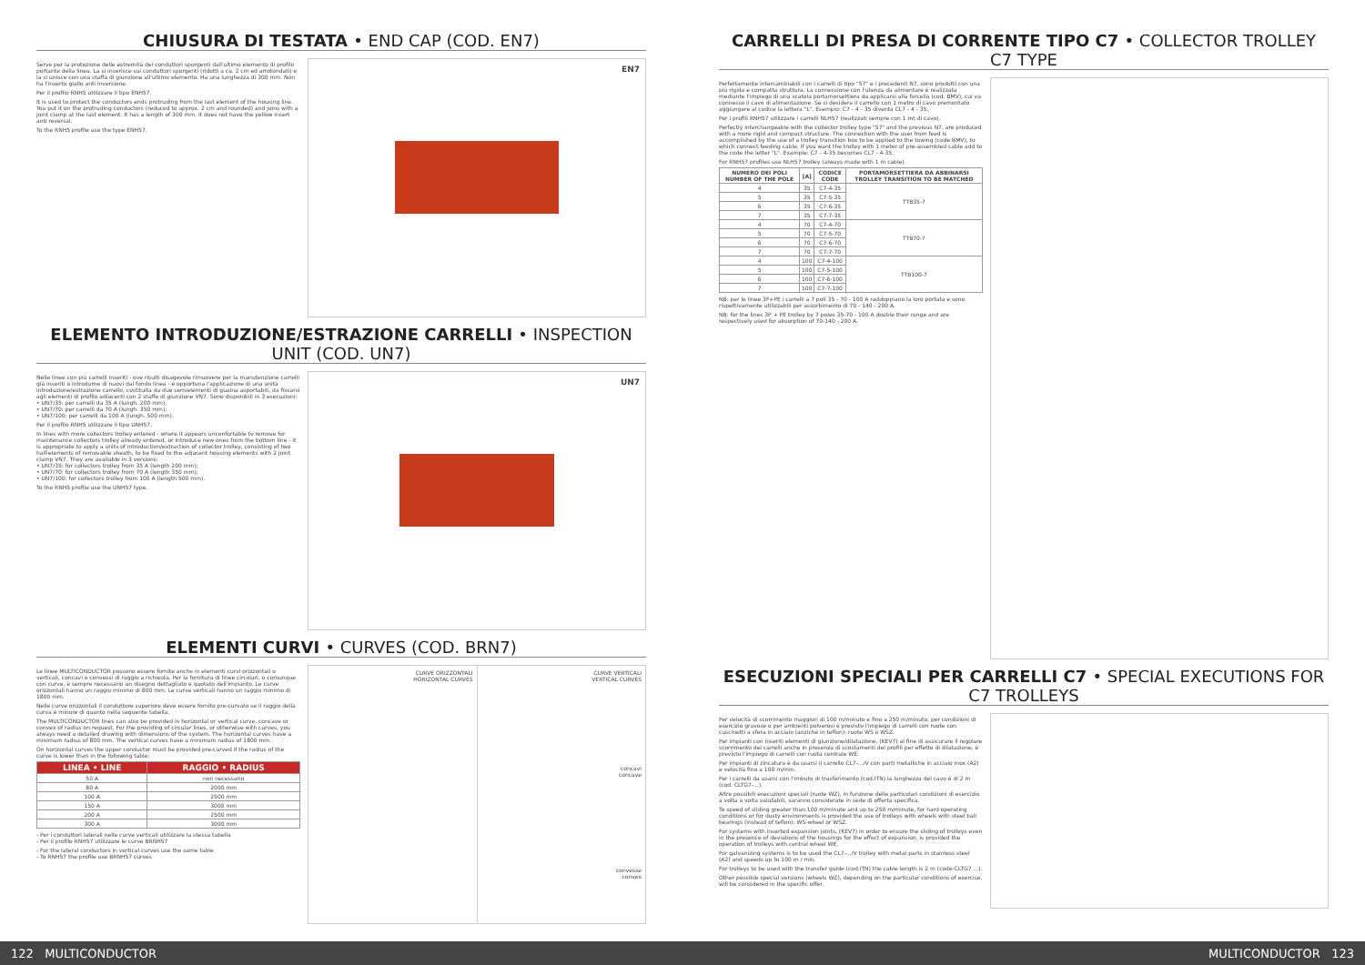CHIUSURA DI TESTATA • END CAP (COD. EN7)
Serve per la protezione delle estremità dei conduttori sporgenti dall'ultimo elemento di profilo portante della linea. La si inserisce sui conduttori sporgenti (ridotti a ca. 2 cm ed arrotondati) e la si unisce con una staffa di giunzione all'ultimo elemento. Ha una lunghezza di 300 mm. Non ha l'inserto giallo anti inversione.
Per il profilo RNH5 utilizzare il tipo ENH57.
It is used to protect the conductors ends protruding from the last element of the housing line. You put it on the protruding conductors (reduced to approx. 2 cm and rounded) and joins with a joint clamp at the last element. It has a length of 300 mm. It does not have the yellow insert anti reversal.
To the RNH5 profile use the type ENH57.
EN7
ELEMENTO INTRODUZIONE/ESTRAZIONE CARRELLI • INSPECTION UNIT (COD. UN7)
Nelle linee con più carrelli inseriti - ove risulti disagevole rimuovere per la manutenzione carrelli già inseriti o introdurne di nuovi dal fondo linea - è opportuna l'applicazione di una unità introduzione/estrazione carrello, costituita da due semielementi di guaina asportabili, da fissarsi agli elementi di profilo adiacenti con 2 staffe di giunzione VN7. Sono disponibili in 3 esecuzioni:
• UN7/35: per carrelli da 35 A (lungh. 200 mm);
• UN7/70: per carrelli da 70 A (lungh. 350 mm);
• UN7/100: per carrelli da 100 A (lungh. 500 mm).
Per il profilo RNH5 utilizzare il tipo UNH57.
In lines with more collectors trolley entered - where it appears unconfortable to remove for maintenance collectors trolley already entered, or introduce new ones from the bottom line - it is appropriate to apply a units of introduction/extraction of collector trolley, consisting of two half-elements of removable sheath, to be fixed to the adjacent housing elements with 2 joint clamp VN7. They are available in 3 versions:
• UN7/35: for collectors trolley from 35 A (length 200 mm);
• UN7/70: for collectors trolley from 70 A (length 350 mm);
• UN7/100: for collectors trolley from 100 A (length 500 mm).
To the RNH5 profile use the UNH57 type.
UN7
ELEMENTI CURVI • CURVES (COD. BRN7)
Le linee MULTICONDUCTOR possono essere fornite anche in elementi curvi orizzontali o verticali, concavi o convessi di raggio a richiesta. Per la fornitura di linee circolari, o comunque con curve, è sempre necessario un disegno dettagliato e quotato dell'impianto. Le curve orizzontali hanno un raggio minimo di 800 mm. Le curve verticali hanno un raggio minimo di 1800 mm.
Nelle curve orizzontali il conduttore superiore deve essere fornito pre-curvato se il raggio della curva è minore di quanto nella seguente tabella.
The MULTICONDUCTOR lines can also be provided in horizontal or vertical curve, concave or convex of radius on request. For the providing of circular lines, or otherwise with curves, you always need a detailed drawing with dimensions of the system. The horizontal curves have a minimum radius of 800 mm. The vertical curves have a minimum radius of 1800 mm.
On horizontal curves the upper conductor must be provided pre-curved if the radius of the curve is lower than in the following table:
| LINEA • LINE | RAGGIO • RADIUS |
| --- | --- |
| 50 A | non necessario |
| 80 A | 2000 mm |
| 100 A | 2500 mm |
| 150 A | 3000 mm |
| 200 A | 2500 mm |
| 300 A | 3000 mm |
- Per i conduttori laterali nelle curve verticali utilizzare la stessa tabella
- Per il profilo RNH57 utilizzare le curve BRNH57
- For the lateral conductors in vertical curves use the same table
- To RNH57 the profile use BRNH57 curves
CURVE ORIZZONTALI
HORIZONTAL CURVES
CURVE VERTICALI
VERTICAL CURVES
concavi
concave
convesse
convex
CARRELLI DI PRESA DI CORRENTE TIPO C7 • COLLECTOR TROLLEY C7 TYPE
Perfettamente intercambiabili con i carrelli di tipo "57" e i precedenti N7, sono prodotti con una più rigida e compatta struttura. La connessione con l'utenza da alimentare è realizzata mediante l'impiego di una scatola portamorsettiera da applicarsi alla forcella (cod. BMV), cui va connesso il cavo di alimentazione. Se si desidera il carrello con 1 metro di cavo premontato aggiungere al codice la lettera "L". Esempio: C7 - 4 - 35 diventa CL7 - 4 - 35.
Per i profili RNH57 utilizzare i carrelli NLH57 (realizzati sempre con 1 mt di cavo).
Perfectly interchangeable with the collector trolley type "57" and the previous N7, are produced with a more rigid and compact structure. The connection with the user from feed is accomplished by the use of a trolley transition box to be applied to the towing (code BMV), to which connect feeding cable. If you want the trolley with 1 meter of pre-assembled cable add to the code the letter "L". Example: C7 - 4-35 becomes CL7 - 4-35.
For RNH57 profiles use NLH57 trolley (always made with 1 m cable).
| NUMERO DEI POLI NUMBER OF THE POLE | [A] | CODICE CODE | PORTAMORSETTIERA DA ABBINARSI TROLLEY TRANSITION TO BE MATCHED |
| --- | --- | --- | --- |
| 4 | 35 | C7-4-35 | TTB35-7 |
| 5 | 35 | C7-5-35 | |
| 6 | 35 | C7-6-35 | |
| 7 | 35 | C7-7-35 | |
| 4 | 70 | C7-4-70 | TTB70-7 |
| 5 | 70 | C7-5-70 | |
| 6 | 70 | C7-6-70 | |
| 7 | 70 | C7-7-70 | |
| 4 | 100 | C7-4-100 | TTB100-7 |
| 5 | 100 | C7-5-100 | |
| 6 | 100 | C7-6-100 | |
| 7 | 100 | C7-7-100 | |
NB: per le linee 3F+PE i carrelli a 7 poli 35 - 70 - 100 A raddoppiano la loro portata e sono rispettivamente utilizzabili per assorbimento di 70 - 140 - 200 A.
NB: for the lines 3P + PE trolley by 7 poles 35-70 - 100 A double their range and are respectively used for absorption of 70-140 - 200 A.
ESECUZIONI SPECIALI PER CARRELLI C7 • SPECIAL EXECUTIONS FOR C7 TROLLEYS
Per velocità di scorrimento maggiori di 100 m/minuto e fino a 250 m/minuto, per condizioni di esercizio gravose o per ambienti polverosi è previsto l'impiego di carrelli con ruote con cuscinetti a sfera in acciaio (anziché in teflon): ruote WS o WSZ.
Per impianti con inseriti elementi di giunzione/dilatazione, (KEV7) al fine di assicurare il regolare scorrimento dei carrelli anche in presenza di scostamenti dei profili per effetto di dilatazione, è previsto l'impiego di carrelli con ruota centrale WE.
Per impianti di zincatura è da usarsi il carrello CL7-.../V con parti metalliche in acciaio inox (A2) e velocità fino a 100 m/min.
Per i carrelli da usarsi con l'imbuto di trasferimento (cod.ITN) la lunghezza del cavo è di 2 m (cod. CLTG7-...).
Altre possibili esecuzioni speciali (ruote WZ), in funzione delle particolari condizioni di esercizio a volta a volta valutabili, saranno considerate in sede di offerta specifica.
To speed of sliding greater than 100 m/minute and up to 250 m/minute, for hard operating conditions or for dusty environments is provided the use of trolleys with wheels with steel ball bearings (instead of teflon): WS-wheel or WSZ.
For systems with inserted expansion joints, (KEV7) in order to ensure the sliding of trolleys even in the presence of deviations of the housings for the effect of expansion, is provided the operation of trolleys with central wheel WE.
For galvanizing systems is to be used the CL7-.../V trolley with metal parts in stainless steel (A2) and speeds up to 100 m / min.
For trolleys to be used with the transfer guide (cod.ITN) the cable length is 2 m (code-CLTG7 ...).
Other possible special versions (wheels WZ), depending on the particular conditions of exercise, will be considered in the specific offer.
122 MULTICONDUCTOR MULTICONDUCTOR 123